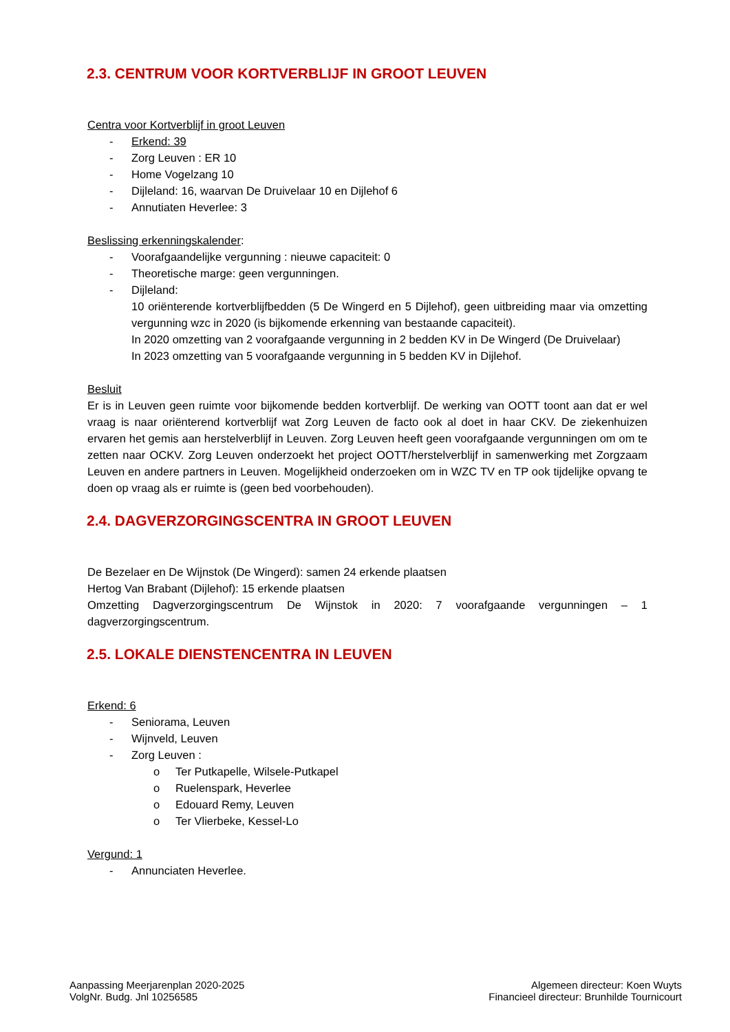2.3. CENTRUM VOOR KORTVERBLIJF IN GROOT LEUVEN
Centra voor Kortverblijf in groot Leuven
- Erkend: 39
- Zorg Leuven : ER 10
- Home Vogelzang 10
- Dijleland: 16, waarvan De Druivelaar 10 en Dijlehof 6
- Annutiaten Heverlee: 3
Beslissing erkenningskalender:
- Voorafgaandelijke vergunning : nieuwe capaciteit: 0
- Theoretische marge: geen vergunningen.
- Dijleland:
10 oriënterende kortverblijfbedden (5 De Wingerd en 5 Dijlehof), geen uitbreiding maar via omzetting vergunning wzc in 2020 (is bijkomende erkenning van bestaande capaciteit).
In 2020 omzetting van 2 voorafgaande vergunning in 2 bedden KV in De Wingerd (De Druivelaar)
In 2023 omzetting van 5 voorafgaande vergunning in 5 bedden KV in Dijlehof.
Besluit
Er is in Leuven geen ruimte voor bijkomende bedden kortverblijf. De werking van OOTT toont aan dat er wel vraag is naar oriënterend kortverblijf wat Zorg Leuven de facto ook al doet in haar CKV. De ziekenhuizen ervaren het gemis aan herstelverblijf in Leuven. Zorg Leuven heeft geen voorafgaande vergunningen om om te zetten naar OCKV. Zorg Leuven onderzoekt het project OOTT/herstelverblijf in samenwerking met Zorgzaam Leuven en andere partners in Leuven. Mogelijkheid onderzoeken om in WZC TV en TP ook tijdelijke opvang te doen op vraag als er ruimte is (geen bed voorbehouden).
2.4. DAGVERZORGINGSCENTRA IN GROOT LEUVEN
De Bezelaer en De Wijnstok (De Wingerd): samen 24 erkende plaatsen
Hertog Van Brabant (Dijlehof): 15 erkende plaatsen
Omzetting Dagverzorgingscentrum De Wijnstok in 2020: 7 voorafgaande vergunningen – 1 dagverzorgingscentrum.
2.5. LOKALE DIENSTENCENTRA IN LEUVEN
Erkend: 6
- Seniorama, Leuven
- Wijnveld, Leuven
- Zorg Leuven :
o Ter Putkapelle, Wilsele-Putkapel
o Ruelenspark, Heverlee
o Edouard Remy, Leuven
o Ter Vlierbeke, Kessel-Lo
Vergund: 1
- Annunciaten Heverlee.
Aanpassing Meerjarenplan 2020-2025
VolgNr. Budg. Jnl 10256585
Algemeen directeur: Koen Wuyts
Financieel directeur: Brunhilde Tournicourt